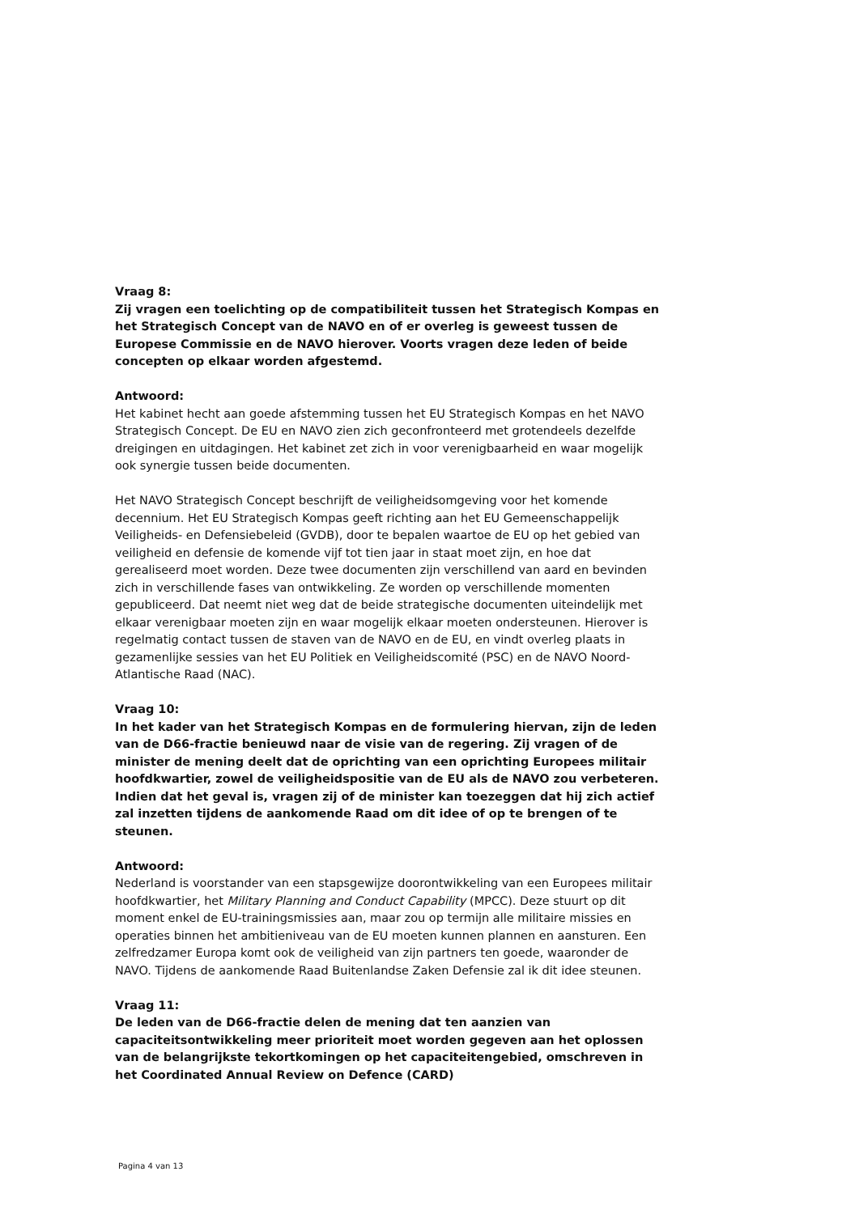Vraag 8:
Zij vragen een toelichting op de compatibiliteit tussen het Strategisch Kompas en het Strategisch Concept van de NAVO en of er overleg is geweest tussen de Europese Commissie en de NAVO hierover. Voorts vragen deze leden of beide concepten op elkaar worden afgestemd.
Antwoord:
Het kabinet hecht aan goede afstemming tussen het EU Strategisch Kompas en het NAVO Strategisch Concept. De EU en NAVO zien zich geconfronteerd met grotendeels dezelfde dreigingen en uitdagingen. Het kabinet zet zich in voor verenigbaarheid en waar mogelijk ook synergie tussen beide documenten.
Het NAVO Strategisch Concept beschrijft de veiligheidsomgeving voor het komende decennium. Het EU Strategisch Kompas geeft richting aan het EU Gemeenschappelijk Veiligheids- en Defensiebeleid (GVDB), door te bepalen waartoe de EU op het gebied van veiligheid en defensie de komende vijf tot tien jaar in staat moet zijn, en hoe dat gerealiseerd moet worden. Deze twee documenten zijn verschillend van aard en bevinden zich in verschillende fases van ontwikkeling. Ze worden op verschillende momenten gepubliceerd. Dat neemt niet weg dat de beide strategische documenten uiteindelijk met elkaar verenigbaar moeten zijn en waar mogelijk elkaar moeten ondersteunen. Hierover is regelmatig contact tussen de staven van de NAVO en de EU, en vindt overleg plaats in gezamenlijke sessies van het EU Politiek en Veiligheidscomité (PSC) en de NAVO Noord-Atlantische Raad (NAC).
Vraag 10:
In het kader van het Strategisch Kompas en de formulering hiervan, zijn de leden van de D66-fractie benieuwd naar de visie van de regering. Zij vragen of de minister de mening deelt dat de oprichting van een oprichting Europees militair hoofdkwartier, zowel de veiligheidspositie van de EU als de NAVO zou verbeteren. Indien dat het geval is, vragen zij of de minister kan toezeggen dat hij zich actief zal inzetten tijdens de aankomende Raad om dit idee of op te brengen of te steunen.
Antwoord:
Nederland is voorstander van een stapsgewijze doorontwikkeling van een Europees militair hoofdkwartier, het Military Planning and Conduct Capability (MPCC). Deze stuurt op dit moment enkel de EU-trainingsmissies aan, maar zou op termijn alle militaire missies en operaties binnen het ambitieniveau van de EU moeten kunnen plannen en aansturen. Een zelfredzamer Europa komt ook de veiligheid van zijn partners ten goede, waaronder de NAVO. Tijdens de aankomende Raad Buitenlandse Zaken Defensie zal ik dit idee steunen.
Vraag 11:
De leden van de D66-fractie delen de mening dat ten aanzien van capaciteitsontwikkeling meer prioriteit moet worden gegeven aan het oplossen van de belangrijkste tekortkomingen op het capaciteitengebied, omschreven in het Coordinated Annual Review on Defence (CARD)
Pagina 4 van 13